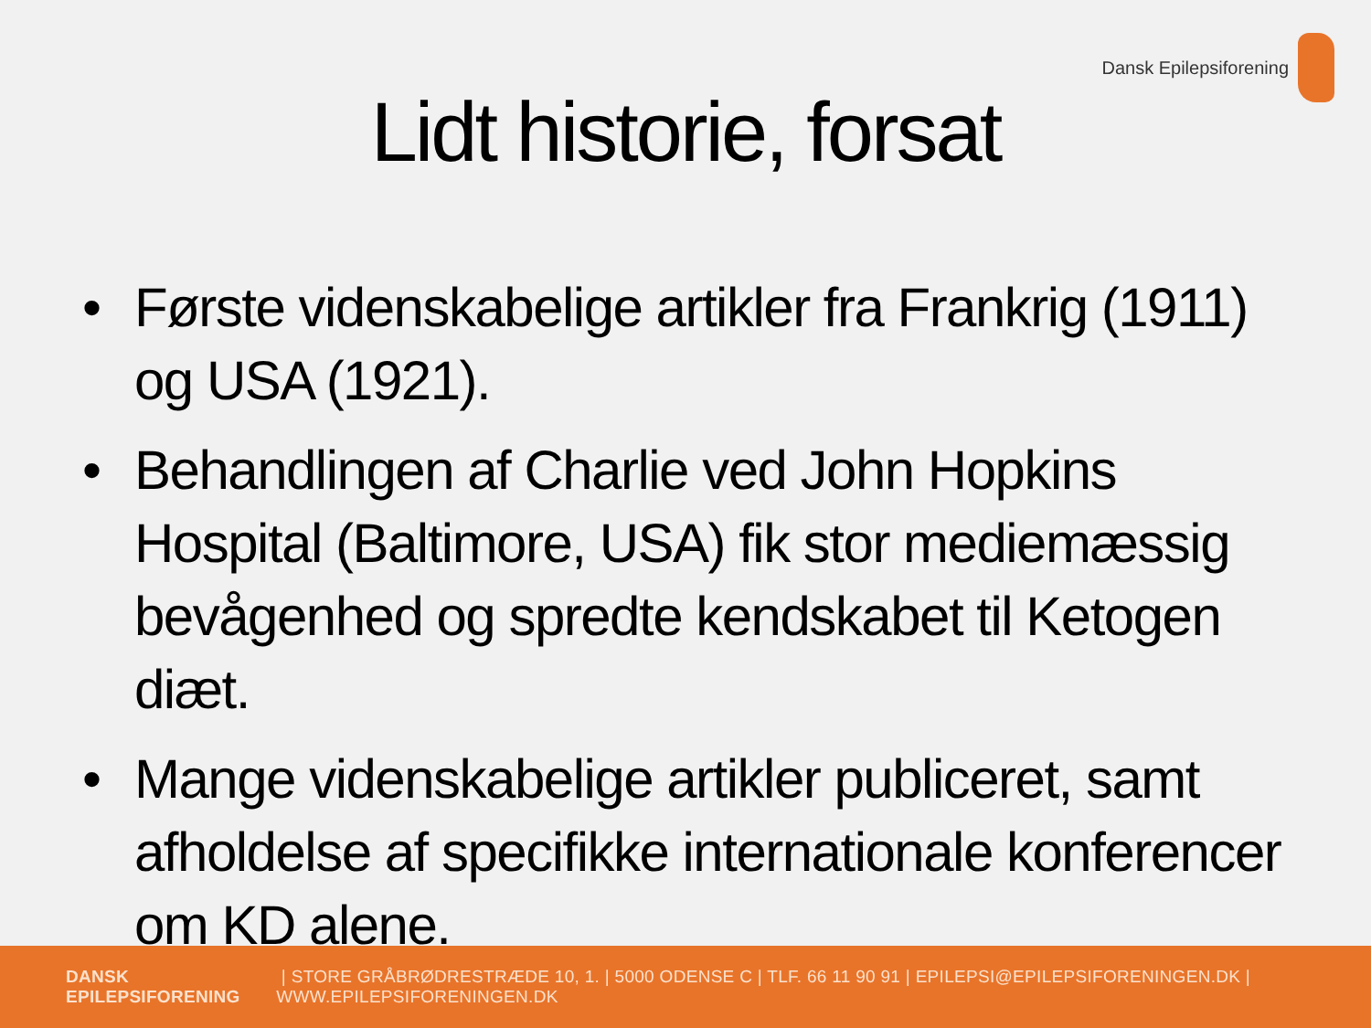Dansk Epilepsiforening
Lidt historie, forsat
• Første videnskabelige artikler fra Frankrig (1911) og USA (1921).
• Behandlingen af Charlie ved John Hopkins Hospital (Baltimore, USA) fik stor mediemæssig bevågenhed og spredte kendskabet til Ketogen diæt.
• Mange videnskabelige artikler publiceret, samt afholdelse af specifikke internationale konferencer om KD alene.
DANSK EPILEPSIFORENING | STORE GRÅBRØDRESTRÆDE 10, 1. | 5000 ODENSE C | TLF. 66 11 90 91 | EPILEPSI@EPILEPSIFORENINGEN.DK | WWW.EPILEPSIFORENINGEN.DK